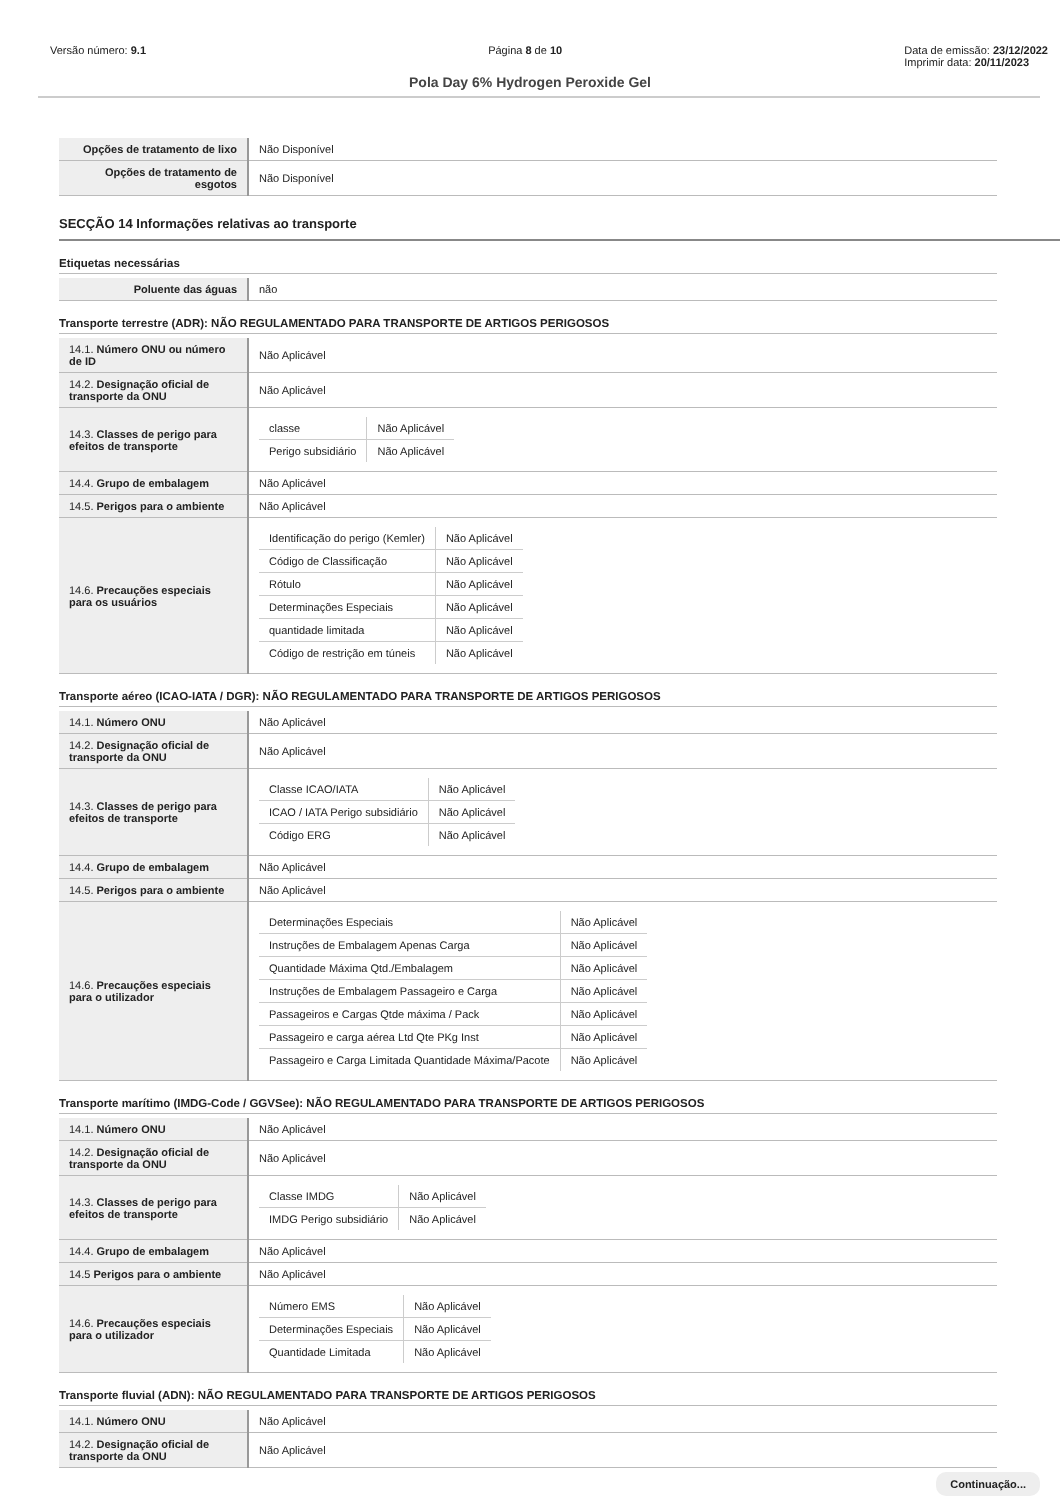Versão número: 9.1 Página 8 de 10 Data de emissão: 23/12/2022
Imprimir data: 20/11/2023
Pola Day 6% Hydrogen Peroxide Gel
| Opções de tratamento de lixo | Não Disponível |
| Opções de tratamento de esgotos | Não Disponível |
SECÇÃO 14 Informações relativas ao transporte
Etiquetas necessárias
| Poluente das águas | não |
Transporte terrestre (ADR): NÃO REGULAMENTADO PARA TRANSPORTE DE ARTIGOS PERIGOSOS
| 14.1. Número ONU ou número de ID | Não Aplicável |
| 14.2. Designação oficial de transporte da ONU | Não Aplicável |
| 14.3. Classes de perigo para efeitos de transporte | / classe / Não Aplicável / / Perigo subsidiário / Não Aplicável / |
| 14.4. Grupo de embalagem | Não Aplicável |
| 14.5. Perigos para o ambiente | Não Aplicável |
| 14.6. Precauções especiais para os usuários | / Identificação do perigo (Kemler) / Não Aplicável / / Código de Classificação / Não Aplicável / / Rótulo / Não Aplicável / / Determinações Especiais / Não Aplicável / / quantidade limitada / Não Aplicável / / Código de restrição em túneis / Não Aplicável / |
Transporte aéreo (ICAO-IATA / DGR): NÃO REGULAMENTADO PARA TRANSPORTE DE ARTIGOS PERIGOSOS
| 14.1. Número ONU | Não Aplicável |
| 14.2. Designação oficial de transporte da ONU | Não Aplicável |
| 14.3. Classes de perigo para efeitos de transporte | / Classe ICAO/IATA / Não Aplicável / / ICAO / IATA Perigo subsidiário / Não Aplicável / / Código ERG / Não Aplicável / |
| 14.4. Grupo de embalagem | Não Aplicável |
| 14.5. Perigos para o ambiente | Não Aplicável |
| 14.6. Precauções especiais para o utilizador | / Determinações Especiais / Não Aplicável / / Instruções de Embalagem Apenas Carga / Não Aplicável / / Quantidade Máxima Qtd./Embalagem / Não Aplicável / / Instruções de Embalagem Passageiro e Carga / Não Aplicável / / Passageiros e Cargas Qtde máxima / Pack / Não Aplicável / / Passageiro e carga aérea Ltd Qte PKg Inst / Não Aplicável / / Passageiro e Carga Limitada Quantidade Máxima/Pacote / Não Aplicável / |
Transporte marítimo (IMDG-Code / GGVSee): NÃO REGULAMENTADO PARA TRANSPORTE DE ARTIGOS PERIGOSOS
| 14.1. Número ONU | Não Aplicável |
| 14.2. Designação oficial de transporte da ONU | Não Aplicável |
| 14.3. Classes de perigo para efeitos de transporte | / Classe IMDG / Não Aplicável / / IMDG Perigo subsidiário / Não Aplicável / |
| 14.4. Grupo de embalagem | Não Aplicável |
| 14.5 Perigos para o ambiente | Não Aplicável |
| 14.6. Precauções especiais para o utilizador | / Número EMS / Não Aplicável / / Determinações Especiais / Não Aplicável / / Quantidade Limitada / Não Aplicável / |
Transporte fluvial (ADN): NÃO REGULAMENTADO PARA TRANSPORTE DE ARTIGOS PERIGOSOS
| 14.1. Número ONU | Não Aplicável |
| 14.2. Designação oficial de transporte da ONU | Não Aplicável |
Continuação...